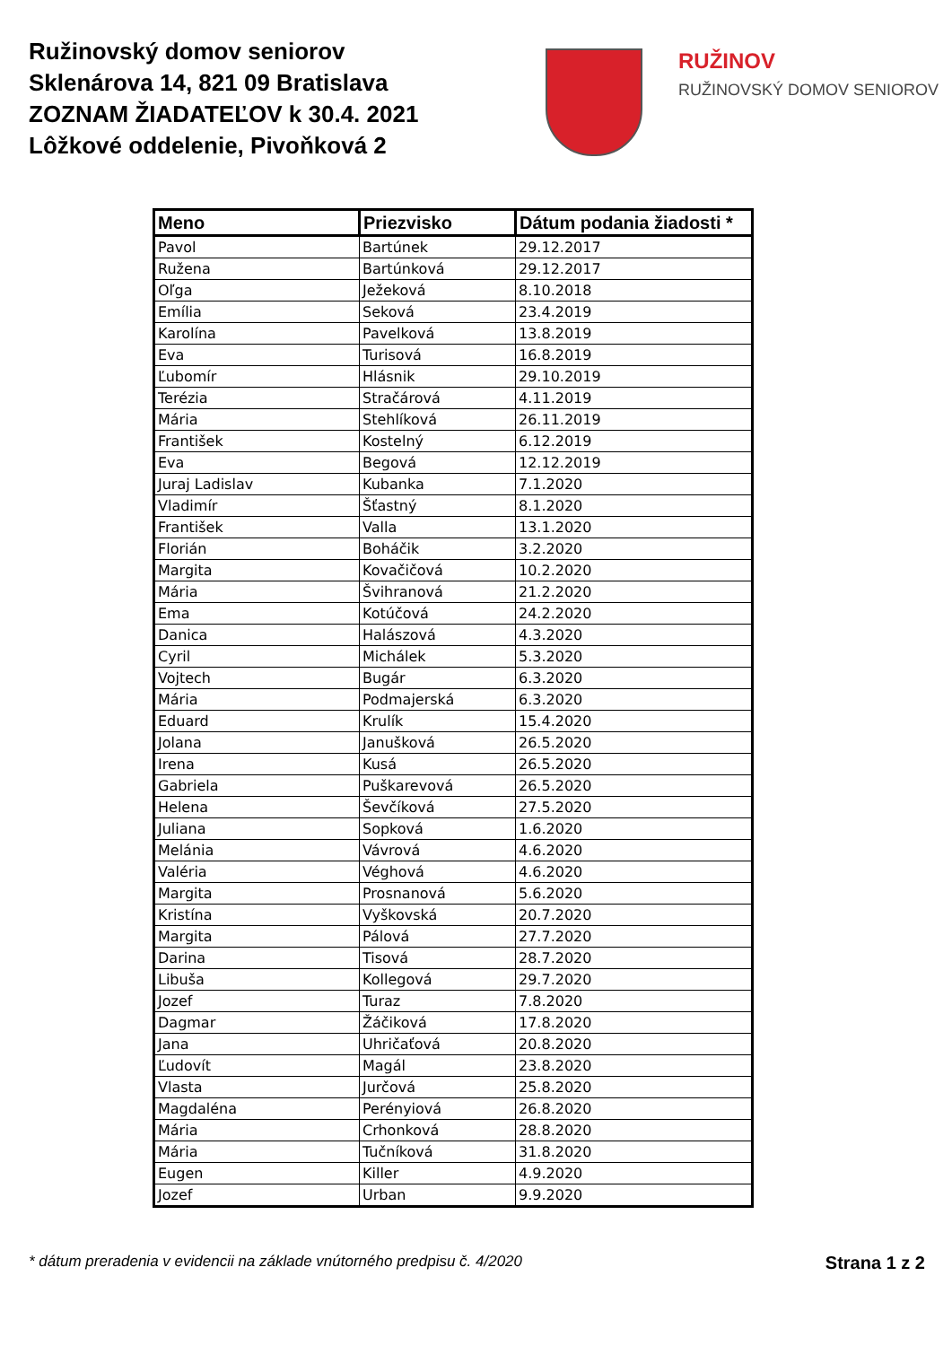Ružinovský domov seniorov
Sklenárova 14, 821 09 Bratislava
ZOZNAM ŽIADATEĽOV k 30.4. 2021
Lôžkové oddelenie, Pivoňková 2
RUŽINOV
RUŽINOVSKÝ DOMOV SENIOROV
| Meno | Priezvisko | Dátum podania žiadosti * |
| --- | --- | --- |
| Pavol | Bartúnek | 29.12.2017 |
| Ružena | Bartúnková | 29.12.2017 |
| Oľga | Ježeková | 8.10.2018 |
| Emília | Seková | 23.4.2019 |
| Karolína | Pavelková | 13.8.2019 |
| Eva | Turisová | 16.8.2019 |
| Ľubomír | Hlásnik | 29.10.2019 |
| Terézia | Stračárová | 4.11.2019 |
| Mária | Stehlíková | 26.11.2019 |
| František | Kostelný | 6.12.2019 |
| Eva | Begová | 12.12.2019 |
| Juraj Ladislav | Kubanka | 7.1.2020 |
| Vladimír | Šťastný | 8.1.2020 |
| František | Valla | 13.1.2020 |
| Florián | Boháčik | 3.2.2020 |
| Margita | Kovačičová | 10.2.2020 |
| Mária | Švihranová | 21.2.2020 |
| Ema | Kotúčová | 24.2.2020 |
| Danica | Halászová | 4.3.2020 |
| Cyril | Michálek | 5.3.2020 |
| Vojtech | Bugár | 6.3.2020 |
| Mária | Podmajerská | 6.3.2020 |
| Eduard | Krulík | 15.4.2020 |
| Jolana | Janušková | 26.5.2020 |
| Irena | Kusá | 26.5.2020 |
| Gabriela | Puškarevová | 26.5.2020 |
| Helena | Ševčíková | 27.5.2020 |
| Juliana | Sopková | 1.6.2020 |
| Melánia | Vávrová | 4.6.2020 |
| Valéria | Véghová | 4.6.2020 |
| Margita | Prosnanová | 5.6.2020 |
| Kristína | Vyškovská | 20.7.2020 |
| Margita | Pálová | 27.7.2020 |
| Darina | Tisová | 28.7.2020 |
| Libuša | Kollegová | 29.7.2020 |
| Jozef | Turaz | 7.8.2020 |
| Dagmar | Žáčiková | 17.8.2020 |
| Jana | Uhričaťová | 20.8.2020 |
| Ľudovít | Magál | 23.8.2020 |
| Vlasta | Jurčová | 25.8.2020 |
| Magdaléna | Perényiová | 26.8.2020 |
| Mária | Crhonková | 28.8.2020 |
| Mária | Tučníková | 31.8.2020 |
| Eugen | Killer | 4.9.2020 |
| Jozef | Urban | 9.9.2020 |
* dátum preradenia v evidencii na základe vnútorného predpisu č. 4/2020 Strana 1 z 2